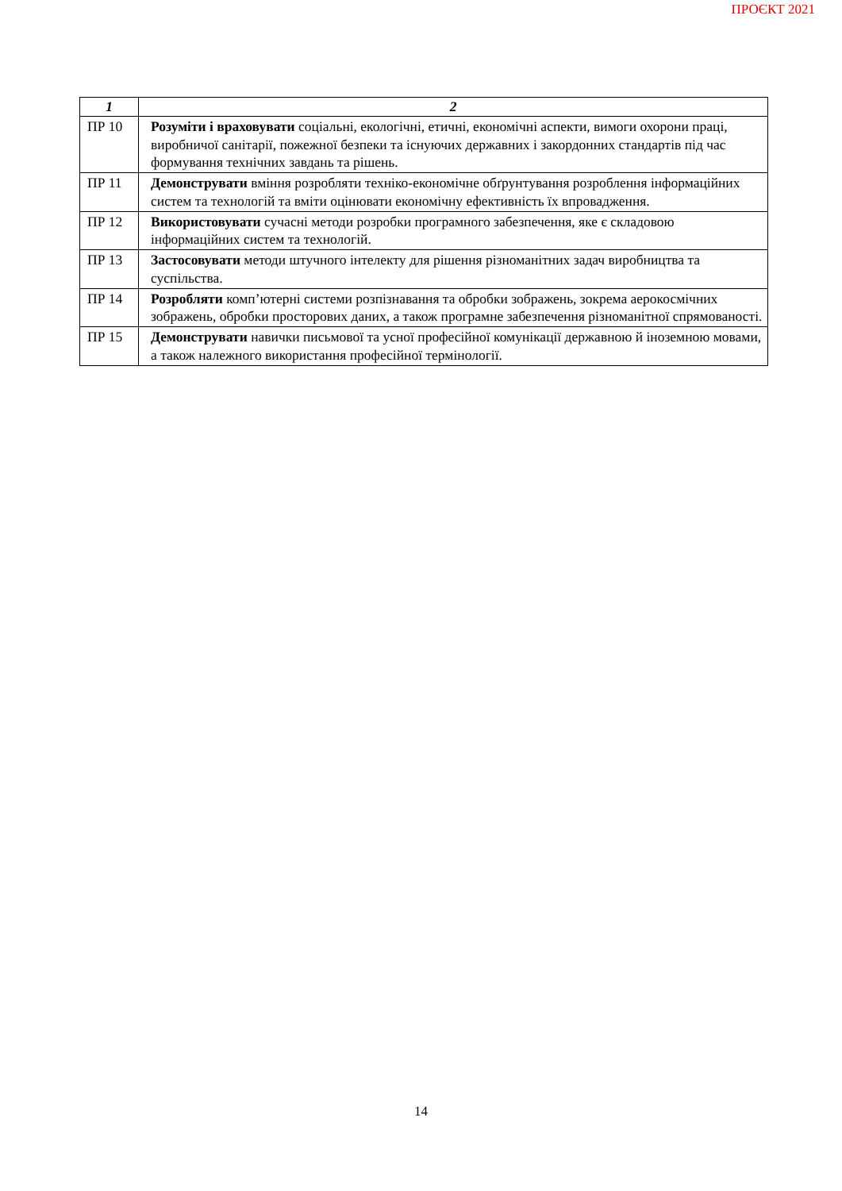ПРОЄКТ 2021
| 1 | 2 |
| --- | --- |
| ПР 10 | Розуміти і враховувати соціальні, екологічні, етичні, економічні аспекти, вимоги охорони праці, виробничої санітарії, пожежної безпеки та існуючих державних і закордонних стандартів під час формування технічних завдань та рішень. |
| ПР 11 | Демонструвати вміння розробляти техніко-економічне обґрунтування розроблення інформаційних систем та технологій та вміти оцінювати економічну ефективність їх впровадження. |
| ПР 12 | Використовувати сучасні методи розробки програмного забезпечення, яке є складовою інформаційних систем та технологій. |
| ПР 13 | Застосовувати методи штучного інтелекту для рішення різноманітних задач виробництва та суспільства. |
| ПР 14 | Розробляти комп’ютерні системи розпізнавання та обробки зображень, зокрема аерокосмічних зображень, обробки просторових даних, а також програмне забезпечення різноманітної спрямованості. |
| ПР 15 | Демонструвати навички письмової та усної професійної комунікації державною й іноземною мовами, а також належного використання професійної термінології. |
14